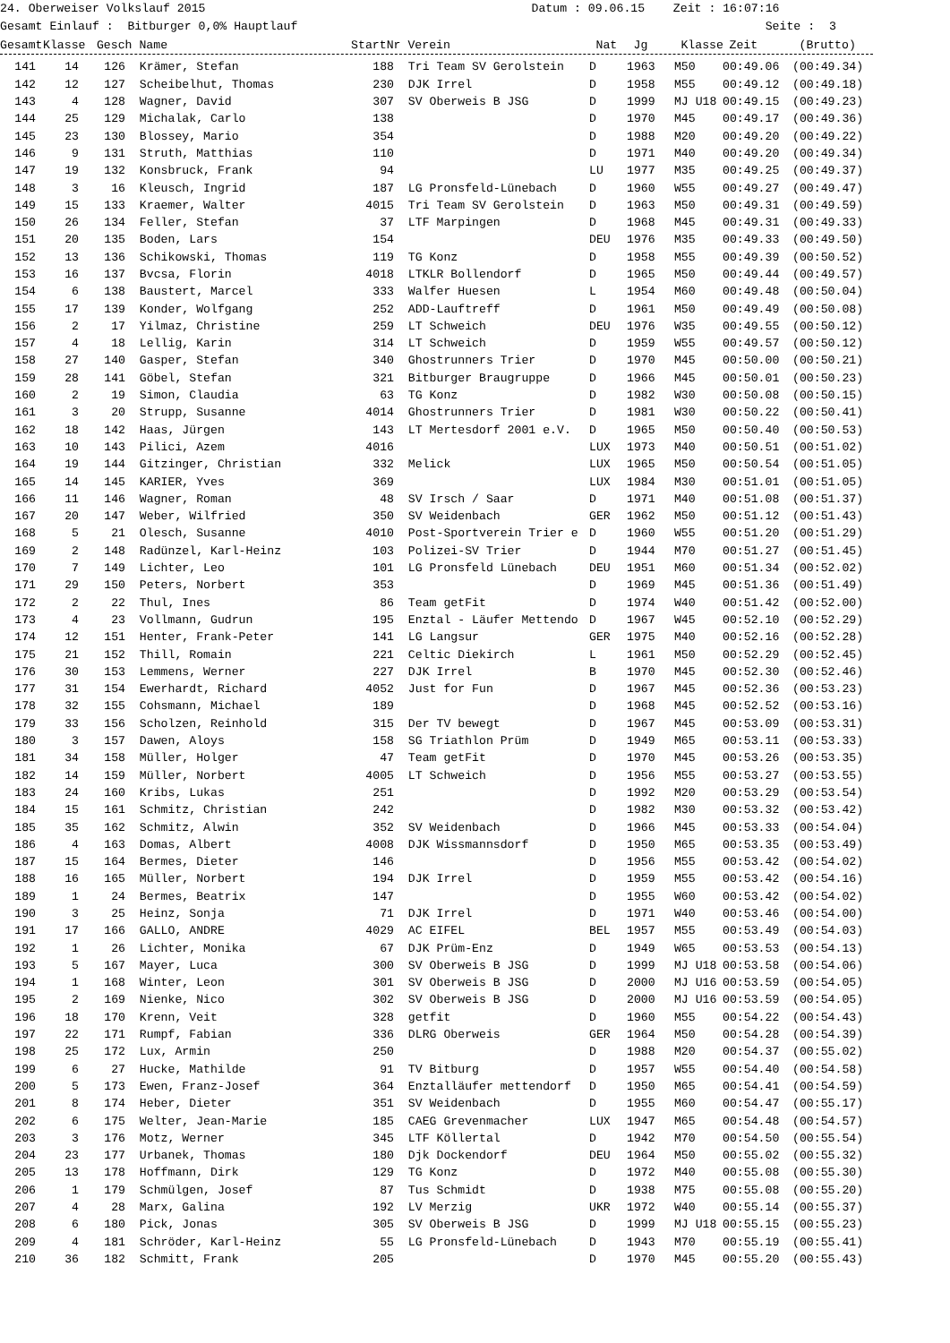24. Oberweiser Volkslauf 2015 Datum : 09.06.15 Zeit : 16:07:16 Gesamt Einlauf : Bitburger 0,0% Hauptlauf Seite : 3
| Gesamt | Klasse | Gesch | Name | StartNr | Verein | Nat | Jg | Klasse | Zeit | (Brutto) |
| --- | --- | --- | --- | --- | --- | --- | --- | --- | --- | --- |
| 141 | 14 | 126 | Krämer, Stefan | 188 | Tri Team SV Gerolstein | D | 1963 | M50 | 00:49.06 | (00:49.34) |
| 142 | 12 | 127 | Scheibelhut, Thomas | 230 | DJK Irrel | D | 1958 | M55 | 00:49.12 | (00:49.18) |
| 143 | 4 | 128 | Wagner, David | 307 | SV Oberweis B JSG | D | 1999 | MJ U18 | 00:49.15 | (00:49.23) |
| 144 | 25 | 129 | Michalak, Carlo | 138 | | D | 1970 | M45 | 00:49.17 | (00:49.36) |
| 145 | 23 | 130 | Blossey, Mario | 354 | | D | 1988 | M20 | 00:49.20 | (00:49.22) |
| 146 | 9 | 131 | Struth, Matthias | 110 | | D | 1971 | M40 | 00:49.20 | (00:49.34) |
| 147 | 19 | 132 | Konsbruck, Frank | 94 | | LU | 1977 | M35 | 00:49.25 | (00:49.37) |
| 148 | 3 | 16 | Kleusch, Ingrid | 187 | LG Pronsfeld-Lünebach | D | 1960 | W55 | 00:49.27 | (00:49.47) |
| 149 | 15 | 133 | Kraemer, Walter | 4015 | Tri Team SV Gerolstein | D | 1963 | M50 | 00:49.31 | (00:49.59) |
| 150 | 26 | 134 | Feller, Stefan | 37 | LTF Marpingen | D | 1968 | M45 | 00:49.31 | (00:49.33) |
| 151 | 20 | 135 | Boden, Lars | 154 | | DEU | 1976 | M35 | 00:49.33 | (00:49.50) |
| 152 | 13 | 136 | Schikowski, Thomas | 119 | TG Konz | D | 1958 | M55 | 00:49.39 | (00:50.52) |
| 153 | 16 | 137 | Bvcsa, Florin | 4018 | LTKLR Bollendorf | D | 1965 | M50 | 00:49.44 | (00:49.57) |
| 154 | 6 | 138 | Baustert, Marcel | 333 | Walfer Huesen | L | 1954 | M60 | 00:49.48 | (00:50.04) |
| 155 | 17 | 139 | Konder, Wolfgang | 252 | ADD-Lauftreff | D | 1961 | M50 | 00:49.49 | (00:50.08) |
| 156 | 2 | 17 | Yilmaz, Christine | 259 | LT Schweich | DEU | 1976 | W35 | 00:49.55 | (00:50.12) |
| 157 | 4 | 18 | Lellig, Karin | 314 | LT Schweich | D | 1959 | W55 | 00:49.57 | (00:50.12) |
| 158 | 27 | 140 | Gasper, Stefan | 340 | Ghostrunners Trier | D | 1970 | M45 | 00:50.00 | (00:50.21) |
| 159 | 28 | 141 | Göbel, Stefan | 321 | Bitburger Braugruppe | D | 1966 | M45 | 00:50.01 | (00:50.23) |
| 160 | 2 | 19 | Simon, Claudia | 63 | TG Konz | D | 1982 | W30 | 00:50.08 | (00:50.15) |
| 161 | 3 | 20 | Strupp, Susanne | 4014 | Ghostrunners Trier | D | 1981 | W30 | 00:50.22 | (00:50.41) |
| 162 | 18 | 142 | Haas, Jürgen | 143 | LT Mertesdorf 2001 e.V. | D | 1965 | M50 | 00:50.40 | (00:50.53) |
| 163 | 10 | 143 | Pilici, Azem | 4016 | | LUX | 1973 | M40 | 00:50.51 | (00:51.02) |
| 164 | 19 | 144 | Gitzinger, Christian | 332 | Melick | LUX | 1965 | M50 | 00:50.54 | (00:51.05) |
| 165 | 14 | 145 | KARIER, Yves | 369 | | LUX | 1984 | M30 | 00:51.01 | (00:51.05) |
| 166 | 11 | 146 | Wagner, Roman | 48 | SV Irsch / Saar | D | 1971 | M40 | 00:51.08 | (00:51.37) |
| 167 | 20 | 147 | Weber, Wilfried | 350 | SV Weidenbach | GER | 1962 | M50 | 00:51.12 | (00:51.43) |
| 168 | 5 | 21 | Olesch, Susanne | 4010 | Post-Sportverein Trier e | D | 1960 | W55 | 00:51.20 | (00:51.29) |
| 169 | 2 | 148 | Radünzel, Karl-Heinz | 103 | Polizei-SV Trier | D | 1944 | M70 | 00:51.27 | (00:51.45) |
| 170 | 7 | 149 | Lichter, Leo | 101 | LG Pronsfeld Lünebach | DEU | 1951 | M60 | 00:51.34 | (00:52.02) |
| 171 | 29 | 150 | Peters, Norbert | 353 | | D | 1969 | M45 | 00:51.36 | (00:51.49) |
| 172 | 2 | 22 | Thul, Ines | 86 | Team getFit | D | 1974 | W40 | 00:51.42 | (00:52.00) |
| 173 | 4 | 23 | Vollmann, Gudrun | 195 | Enztal - Läufer Mettendo | D | 1967 | W45 | 00:52.10 | (00:52.29) |
| 174 | 12 | 151 | Henter, Frank-Peter | 141 | LG Langsur | GER | 1975 | M40 | 00:52.16 | (00:52.28) |
| 175 | 21 | 152 | Thill, Romain | 221 | Celtic Diekirch | L | 1961 | M50 | 00:52.29 | (00:52.45) |
| 176 | 30 | 153 | Lemmens, Werner | 227 | DJK Irrel | B | 1970 | M45 | 00:52.30 | (00:52.46) |
| 177 | 31 | 154 | Ewerhardt, Richard | 4052 | Just for Fun | D | 1967 | M45 | 00:52.36 | (00:53.23) |
| 178 | 32 | 155 | Cohsmann, Michael | 189 | | D | 1968 | M45 | 00:52.52 | (00:53.16) |
| 179 | 33 | 156 | Scholzen, Reinhold | 315 | Der TV bewegt | D | 1967 | M45 | 00:53.09 | (00:53.31) |
| 180 | 3 | 157 | Dawen, Aloys | 158 | SG Triathlon Prüm | D | 1949 | M65 | 00:53.11 | (00:53.33) |
| 181 | 34 | 158 | Müller, Holger | 47 | Team getFit | D | 1970 | M45 | 00:53.26 | (00:53.35) |
| 182 | 14 | 159 | Müller, Norbert | 4005 | LT Schweich | D | 1956 | M55 | 00:53.27 | (00:53.55) |
| 183 | 24 | 160 | Kribs, Lukas | 251 | | D | 1992 | M20 | 00:53.29 | (00:53.54) |
| 184 | 15 | 161 | Schmitz, Christian | 242 | | D | 1982 | M30 | 00:53.32 | (00:53.42) |
| 185 | 35 | 162 | Schmitz, Alwin | 352 | SV Weidenbach | D | 1966 | M45 | 00:53.33 | (00:54.04) |
| 186 | 4 | 163 | Domas, Albert | 4008 | DJK Wissmannsdorf | D | 1950 | M65 | 00:53.35 | (00:53.49) |
| 187 | 15 | 164 | Bermes, Dieter | 146 | | D | 1956 | M55 | 00:53.42 | (00:54.02) |
| 188 | 16 | 165 | Müller, Norbert | 194 | DJK Irrel | D | 1959 | M55 | 00:53.42 | (00:54.16) |
| 189 | 1 | 24 | Bermes, Beatrix | 147 | | D | 1955 | W60 | 00:53.42 | (00:54.02) |
| 190 | 3 | 25 | Heinz, Sonja | 71 | DJK Irrel | D | 1971 | W40 | 00:53.46 | (00:54.00) |
| 191 | 17 | 166 | GALLO, ANDRE | 4029 | AC EIFEL | BEL | 1957 | M55 | 00:53.49 | (00:54.03) |
| 192 | 1 | 26 | Lichter, Monika | 67 | DJK Prüm-Enz | D | 1949 | W65 | 00:53.53 | (00:54.13) |
| 193 | 5 | 167 | Mayer, Luca | 300 | SV Oberweis B JSG | D | 1999 | MJ U18 | 00:53.58 | (00:54.06) |
| 194 | 1 | 168 | Winter, Leon | 301 | SV Oberweis B JSG | D | 2000 | MJ U16 | 00:53.59 | (00:54.05) |
| 195 | 2 | 169 | Nienke, Nico | 302 | SV Oberweis B JSG | D | 2000 | MJ U16 | 00:53.59 | (00:54.05) |
| 196 | 18 | 170 | Krenn, Veit | 328 | getfit | D | 1960 | M55 | 00:54.22 | (00:54.43) |
| 197 | 22 | 171 | Rumpf, Fabian | 336 | DLRG Oberweis | GER | 1964 | M50 | 00:54.28 | (00:54.39) |
| 198 | 25 | 172 | Lux, Armin | 250 | | D | 1988 | M20 | 00:54.37 | (00:55.02) |
| 199 | 6 | 27 | Hucke, Mathilde | 91 | TV Bitburg | D | 1957 | W55 | 00:54.40 | (00:54.58) |
| 200 | 5 | 173 | Ewen, Franz-Josef | 364 | Enztalläufer mettendorf | D | 1950 | M65 | 00:54.41 | (00:54.59) |
| 201 | 8 | 174 | Heber, Dieter | 351 | SV Weidenbach | D | 1955 | M60 | 00:54.47 | (00:55.17) |
| 202 | 6 | 175 | Welter, Jean-Marie | 185 | CAEG Grevenmacher | LUX | 1947 | M65 | 00:54.48 | (00:54.57) |
| 203 | 3 | 176 | Motz, Werner | 345 | LTF Köllertal | D | 1942 | M70 | 00:54.50 | (00:55.54) |
| 204 | 23 | 177 | Urbanek, Thomas | 180 | Djk Dockendorf | DEU | 1964 | M50 | 00:55.02 | (00:55.32) |
| 205 | 13 | 178 | Hoffmann, Dirk | 129 | TG Konz | D | 1972 | M40 | 00:55.08 | (00:55.30) |
| 206 | 1 | 179 | Schmülgen, Josef | 87 | Tus Schmidt | D | 1938 | M75 | 00:55.08 | (00:55.20) |
| 207 | 4 | 28 | Marx, Galina | 192 | LV Merzig | UKR | 1972 | W40 | 00:55.14 | (00:55.37) |
| 208 | 6 | 180 | Pick, Jonas | 305 | SV Oberweis B JSG | D | 1999 | MJ U18 | 00:55.15 | (00:55.23) |
| 209 | 4 | 181 | Schröder, Karl-Heinz | 55 | LG Pronsfeld-Lünebach | D | 1943 | M70 | 00:55.19 | (00:55.41) |
| 210 | 36 | 182 | Schmitt, Frank | 205 | | D | 1970 | M45 | 00:55.20 | (00:55.43) |